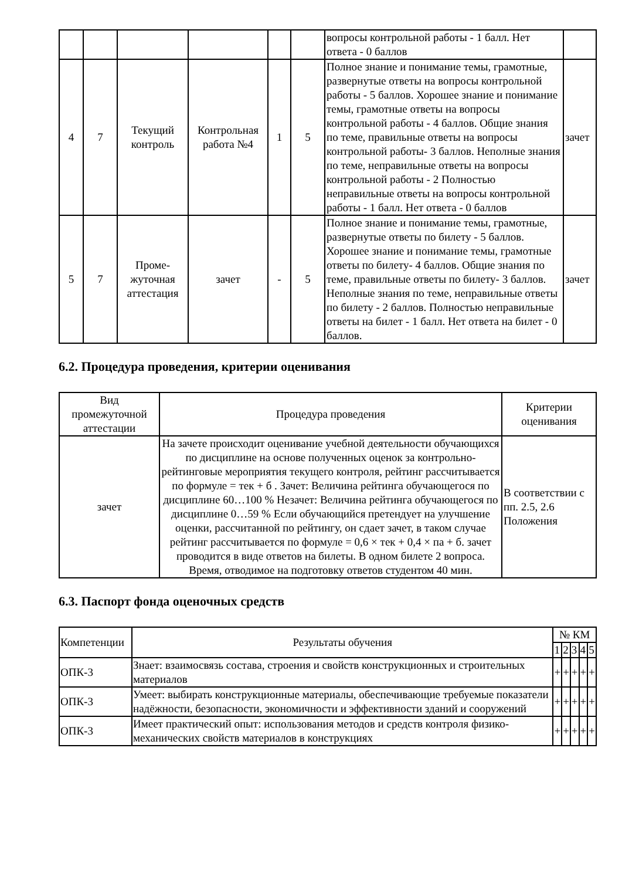| | | | | | | вопросы контрольной работы - 1 балл. Нет ответа - 0 баллов | |
| 4 | 7 | Текущий контроль | Контрольная работа №4 | 1 | 5 | Полное знание и понимание темы, грамотные, развернутые ответы на вопросы контрольной работы - 5 баллов. Хорошее знание и понимание темы, грамотные ответы на вопросы контрольной работы - 4 баллов. Общие знания по теме, правильные ответы на вопросы контрольной работы- 3 баллов. Неполные знания по теме, неправильные ответы на вопросы контрольной работы - 2 Полностью неправильные ответы на вопросы контрольной работы - 1 балл. Нет ответа - 0 баллов | зачет |
| 5 | 7 | Проме-жуточная аттестация | зачет | - | 5 | Полное знание и понимание темы, грамотные, развернутые ответы по билету - 5 баллов. Хорошее знание и понимание темы, грамотные ответы по билету- 4 баллов. Общие знания по теме, правильные ответы по билету- 3 баллов. Неполные знания по теме, неправильные ответы по билету - 2 баллов. Полностью неправильные ответы на билет - 1 балл. Нет ответа на билет - 0 баллов. | зачет |
6.2. Процедура проведения, критерии оценивания
| Вид промежуточной аттестации | Процедура проведения | Критерии оценивания |
| --- | --- | --- |
| зачет | На зачете происходит оценивание учебной деятельности обучающихся по дисциплине на основе полученных оценок за контрольно-рейтинговые мероприятия текущего контроля, рейтинг рассчитывается по формуле = тек + б . Зачет: Величина рейтинга обучающегося по дисциплине 60…100 % Незачет: Величина рейтинга обучающегося по дисциплине 0…59 % Если обучающийся претендует на улучшение оценки, рассчитанной по рейтингу, он сдает зачет, в таком случае рейтинг рассчитывается по формуле = 0,6 × тек + 0,4 × па + б. зачет проводится в виде ответов на билеты. В одном билете 2 вопроса. Время, отводимое на подготовку ответов студентом 40 мин. | В соответствии с пп. 2.5, 2.6 Положения |
6.3. Паспорт фонда оценочных средств
| Компетенции | Результаты обучения | № КМ | | | | |
| | | 1 | 2 | 3 | 4 | 5 |
| ОПК-3 | Знает: взаимосвязь состава, строения и свойств конструкционных и строительных материалов | + | + | + | + | + |
| ОПК-3 | Умеет: выбирать конструкционные материалы, обеспечивающие требуемые показатели надёжности, безопасности, экономичности и эффективности зданий и сооружений | + | + | + | + | + |
| ОПК-3 | Имеет практический опыт: использования методов и средств контроля физико-механических свойств материалов в конструкциях | + | + | + | + | + |